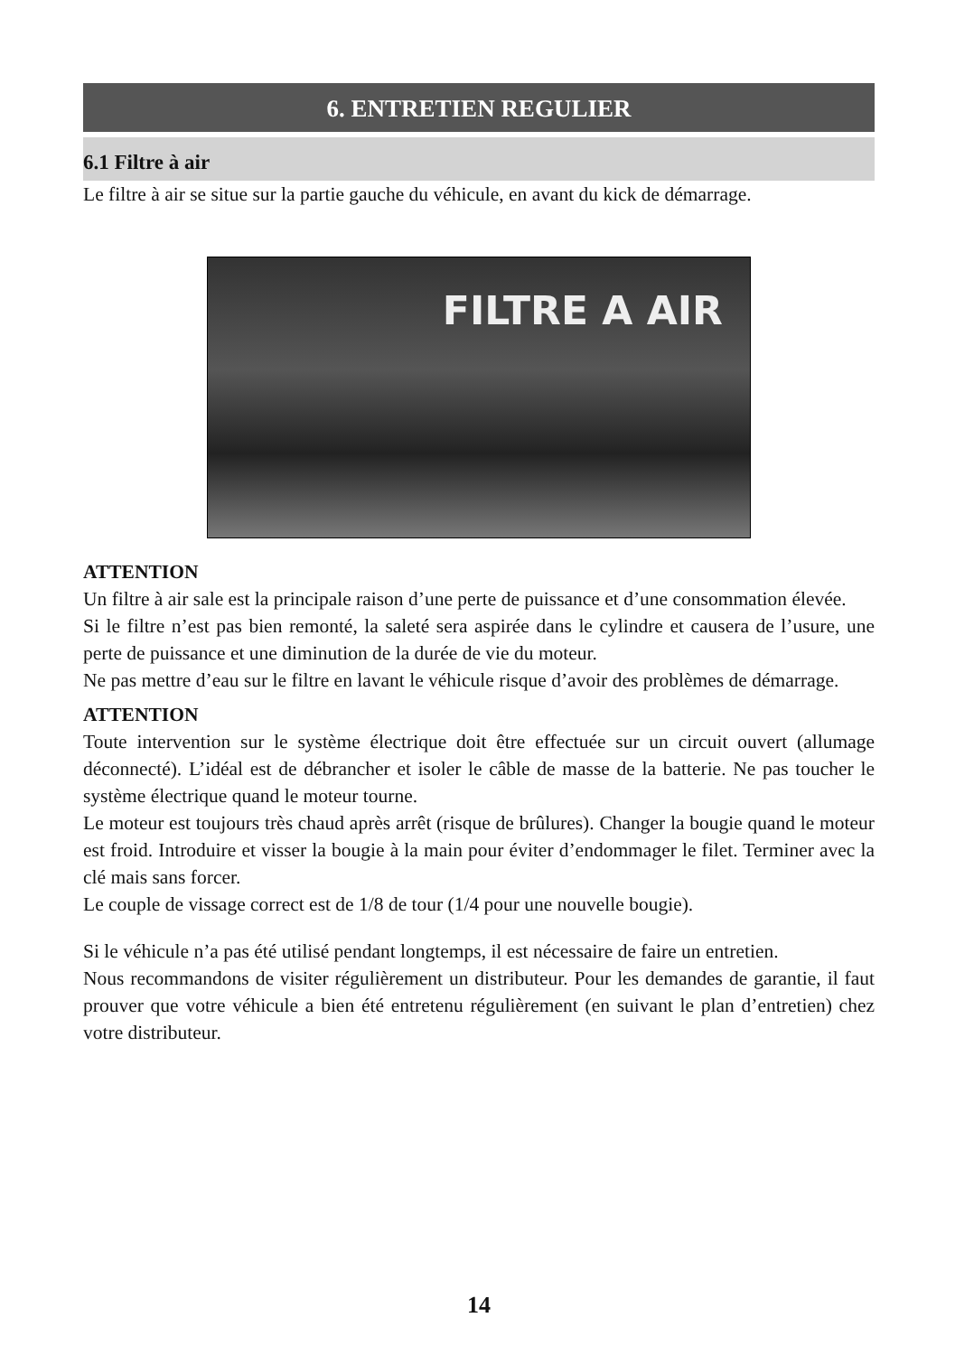6. ENTRETIEN REGULIER
6.1 Filtre à air
Le filtre à air se situe sur la partie gauche du véhicule, en avant du kick de démarrage.
FILTRE A AIR
ATTENTION
Un filtre à air sale est la principale raison d’une perte de puissance et d’une consommation élevée.
Si le filtre n’est pas bien remonté, la saleté sera aspirée dans le cylindre et causera de l’usure, une perte de puissance et une diminution de la durée de vie du moteur.
Ne pas mettre d’eau sur le filtre en lavant le véhicule risque d’avoir des problèmes de démarrage.
ATTENTION
Toute intervention sur le système électrique doit être effectuée sur un circuit ouvert (allumage déconnecté). L’idéal est de débrancher et isoler le câble de masse de la batterie. Ne pas toucher le système électrique quand le moteur tourne.
Le moteur est toujours très chaud après arrêt (risque de brûlures). Changer la bougie quand le moteur est froid. Introduire et visser la bougie à la main pour éviter d’endommager le filet. Terminer avec la clé mais sans forcer.
Le couple de vissage correct est de 1/8 de tour (1/4 pour une nouvelle bougie).
Si le véhicule n’a pas été utilisé pendant longtemps, il est nécessaire de faire un entretien.
Nous recommandons de visiter régulièrement un distributeur. Pour les demandes de garantie, il faut prouver que votre véhicule a bien été entretenu régulièrement (en suivant le plan d’entretien) chez votre distributeur.
14